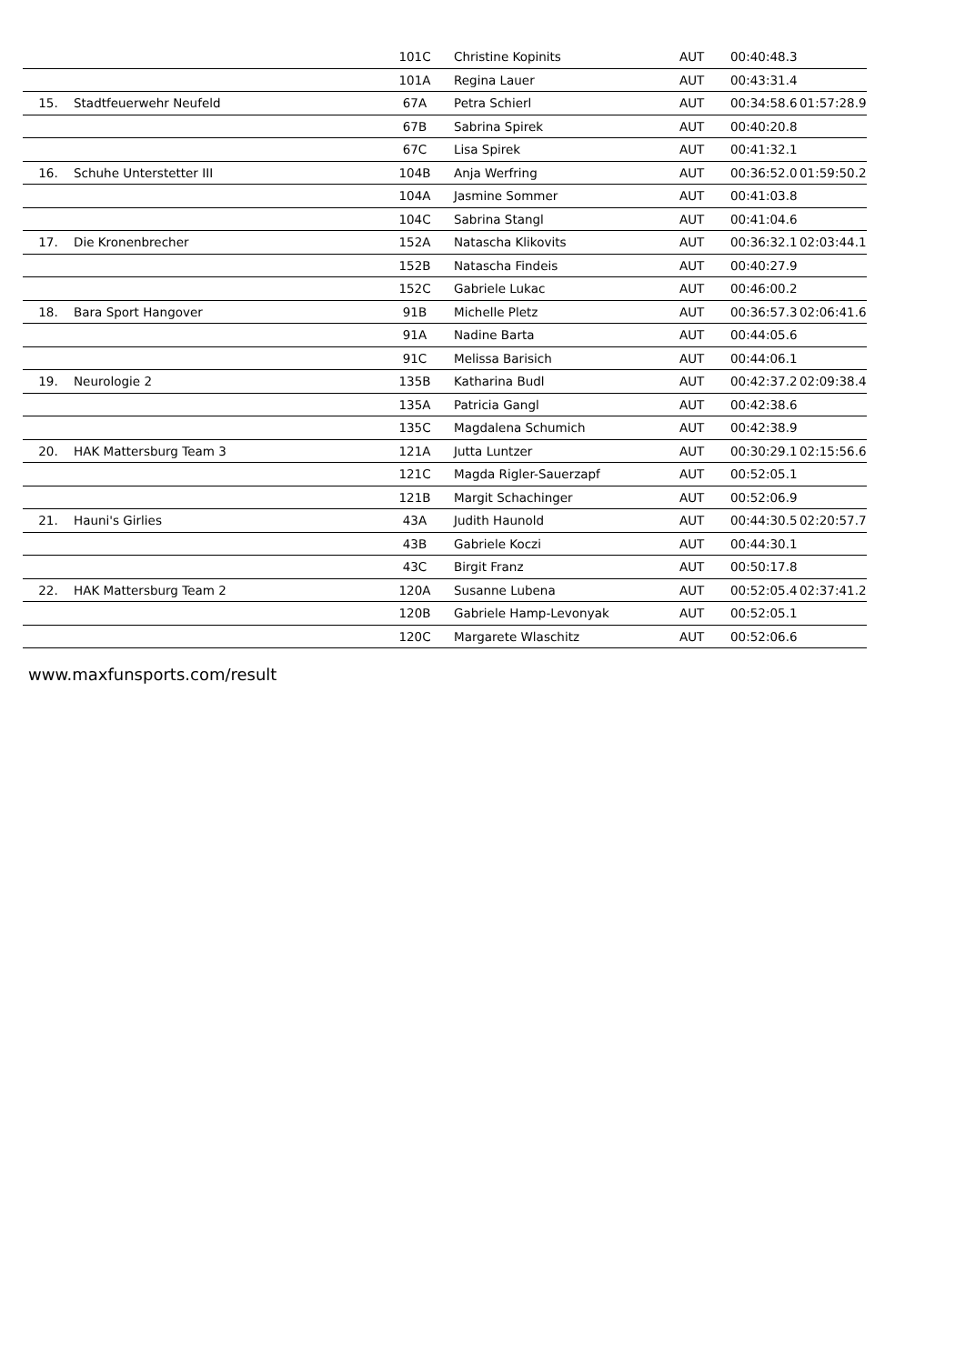| | | 101C | Christine Kopinits | AUT | 00:40:48.3 | |
| | | 101A | Regina Lauer | AUT | 00:43:31.4 | |
| 15. | Stadtfeuerwehr Neufeld | 67A | Petra Schierl | AUT | 00:34:58.6 | 01:57:28.9 |
| | | 67B | Sabrina Spirek | AUT | 00:40:20.8 | |
| | | 67C | Lisa Spirek | AUT | 00:41:32.1 | |
| 16. | Schuhe Unterstetter III | 104B | Anja Werfring | AUT | 00:36:52.0 | 01:59:50.2 |
| | | 104A | Jasmine Sommer | AUT | 00:41:03.8 | |
| | | 104C | Sabrina Stangl | AUT | 00:41:04.6 | |
| 17. | Die Kronenbrecher | 152A | Natascha Klikovits | AUT | 00:36:32.1 | 02:03:44.1 |
| | | 152B | Natascha Findeis | AUT | 00:40:27.9 | |
| | | 152C | Gabriele Lukac | AUT | 00:46:00.2 | |
| 18. | Bara Sport Hangover | 91B | Michelle Pletz | AUT | 00:36:57.3 | 02:06:41.6 |
| | | 91A | Nadine Barta | AUT | 00:44:05.6 | |
| | | 91C | Melissa Barisich | AUT | 00:44:06.1 | |
| 19. | Neurologie 2 | 135B | Katharina Budl | AUT | 00:42:37.2 | 02:09:38.4 |
| | | 135A | Patricia Gangl | AUT | 00:42:38.6 | |
| | | 135C | Magdalena Schumich | AUT | 00:42:38.9 | |
| 20. | HAK Mattersburg Team 3 | 121A | Jutta Luntzer | AUT | 00:30:29.1 | 02:15:56.6 |
| | | 121C | Magda Rigler-Sauerzapf | AUT | 00:52:05.1 | |
| | | 121B | Margit Schachinger | AUT | 00:52:06.9 | |
| 21. | Hauni's Girlies | 43A | Judith Haunold | AUT | 00:44:30.5 | 02:20:57.7 |
| | | 43B | Gabriele Koczi | AUT | 00:44:30.1 | |
| | | 43C | Birgit Franz | AUT | 00:50:17.8 | |
| 22. | HAK Mattersburg Team 2 | 120A | Susanne Lubena | AUT | 00:52:05.4 | 02:37:41.2 |
| | | 120B | Gabriele Hamp-Levonyak | AUT | 00:52:05.1 | |
| | | 120C | Margarete Wlaschitz | AUT | 00:52:06.6 | |
www.maxfunsports.com/result